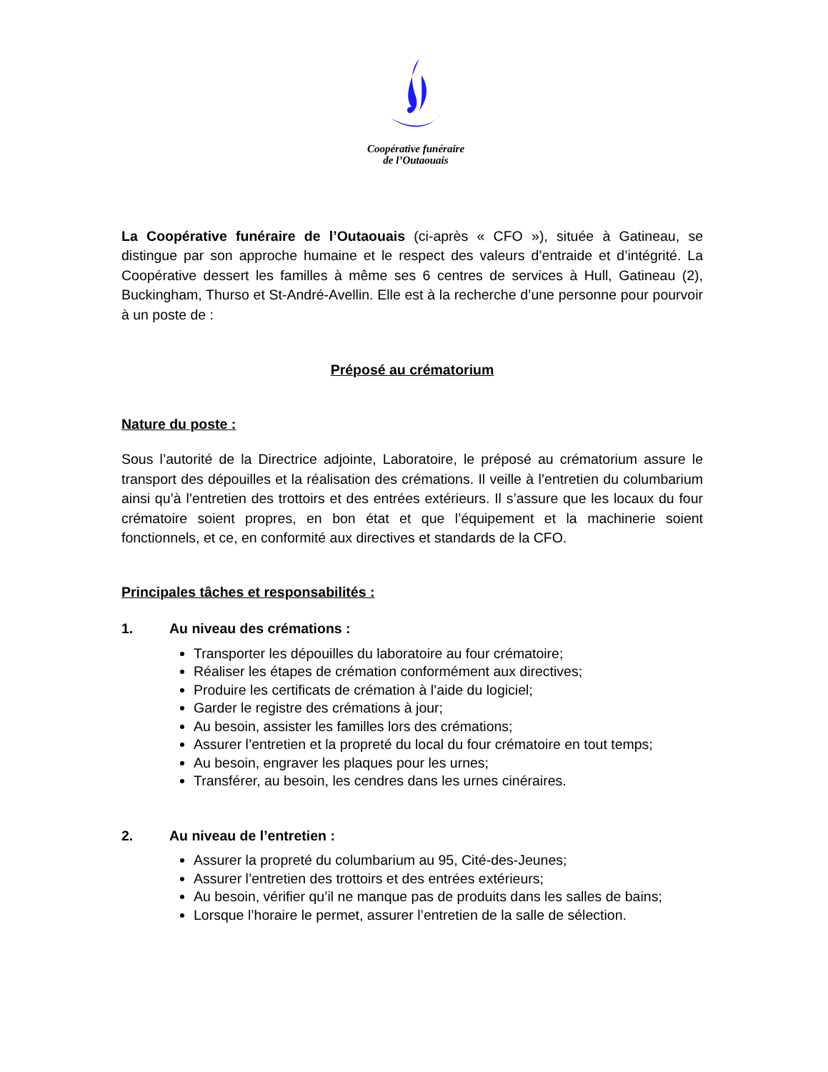Coopérative funéraire
de l’Outaouais
La Coopérative funéraire de l’Outaouais (ci-après « CFO »), située à Gatineau, se distingue par son approche humaine et le respect des valeurs d’entraide et d’intégrité. La Coopérative dessert les familles à même ses 6 centres de services à Hull, Gatineau (2), Buckingham, Thurso et St-André-Avellin. Elle est à la recherche d’une personne pour pourvoir à un poste de :
Préposé au crématorium
Nature du poste :
Sous l’autorité de la Directrice adjointe, Laboratoire, le préposé au crématorium assure le transport des dépouilles et la réalisation des crémations. Il veille à l’entretien du columbarium ainsi qu’à l’entretien des trottoirs et des entrées extérieurs. Il s’assure que les locaux du four crématoire soient propres, en bon état et que l’équipement et la machinerie soient fonctionnels, et ce, en conformité aux directives et standards de la CFO.
Principales tâches et responsabilités :
1. Au niveau des crémations :
Transporter les dépouilles du laboratoire au four crématoire;
Réaliser les étapes de crémation conformément aux directives;
Produire les certificats de crémation à l’aide du logiciel;
Garder le registre des crémations à jour;
Au besoin, assister les familles lors des crémations;
Assurer l’entretien et la propreté du local du four crématoire en tout temps;
Au besoin, engraver les plaques pour les urnes;
Transférer, au besoin, les cendres dans les urnes cinéraires.
2. Au niveau de l’entretien :
Assurer la propreté du columbarium au 95, Cité-des-Jeunes;
Assurer l’entretien des trottoirs et des entrées extérieurs;
Au besoin, vérifier qu’il ne manque pas de produits dans les salles de bains;
Lorsque l’horaire le permet, assurer l’entretien de la salle de sélection.